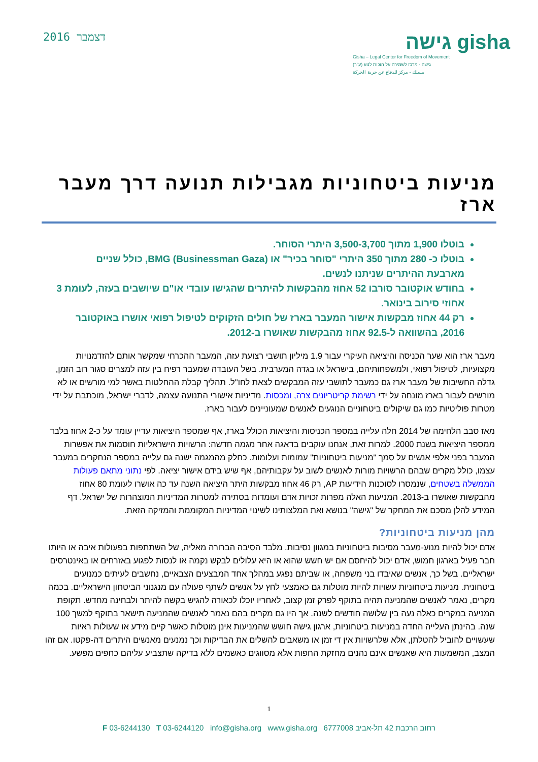גישה gisha
Gisha – Legal Center for Freedom of Movement
גישה - מרכז לשמירה על הזכות לנוע (ע"ר)
مسلك - مركز للدفاع عن حرية الحركة
דצמבר 2016
מניעות ביטחוניות מגבילות תנועה דרך מעבר ארז
בוטלו 1,900 מתוך 3,500-3,700 היתרי הסוחר.
בוטלו כ- 280 מתוך 350 היתרי "סוחר בכיר" או BMG (Businessman Gaza), כולל שניים מארבעת ההיתרים שניתנו לנשים.
בחודש אוקטובר סורבו 52 אחוז מהבקשות להיתרים שהגישו עובדי או"ם שיושבים בעזה, לעומת 3 אחוזי סירוב בינואר.
רק 44 אחוז מבקשות אישור המעבר בארז של חולים הזקוקים לטיפול רפואי אושרו באוקטובר 2016, בהשוואה ל-92.5 אחוז מהבקשות שאושרו ב-2012.
מעבר ארז הוא שער הכניסה והיציאה העיקרי עבור 1.9 מיליון תושבי רצועת עזה, המעבר ההכרחי שמקשר אותם להזדמנויות מקצועיות, לטיפול רפואי, ולמשפחותיהם, בישראל או בגדה המערבית. בשל העובדה שמעבר רפיח בין עזה למצרים סגור רוב הזמן, גדלה החשיבות של מעבר ארז גם כמעבר לתושבי עזה המבקשים לצאת לחו"ל. תהליך קבלת ההחלטות באשר למי מורשים או לא מורשים לעבור בארז מונחה על ידי רשימת קריטריונים צרה, ומכסות. מדיניות אישורי התנועה עצמה, לדברי ישראל, מוכתבת על ידי מטרות פוליטיות כמו גם שיקולים ביטחוניים הנוגעים לאנשים שמעוניינים לעבור בארז.
מאז סבב הלחימה של 2014 חלה עלייה במספר הכניסות והיציאות הכולל בארז, אף שמספר היציאות עדיין עומד על כ-2 אחוז בלבד ממספר היציאות בשנת 2000. למרות זאת, אנחנו עוקבים בדאגה אחר מגמה חדשה: הרשויות הישראליות חוסמות את אפשרות המעבר בפני אלפי אנשים על סמך "מניעות ביטחוניות" עמומות ועלומות. כחלק מהמגמה ישנה גם עלייה במספר הנחקרים במעבר עצמו, כולל מקרים שבהם הרשויות מורות לאנשים לשוב על עקבותיהם, אף שיש בידם אישור יציאה. לפי נתוני מתאם פעולות הממשלה בשטחים, שנמסרו לסוכנות הידיעות AP, רק 46 אחוז מבקשות היתר היציאה השנה עד כה אושרו לעומת 80 אחוז מהבקשות שאושרו ב-2013. המניעות האלה מפרות זכויות אדם ועומדות בסתירה למטרות המדיניות המוצהרות של ישראל. דף המידע להלן מסכם את המחקר של "גישה" בנושא ואת המלצותינו לשינוי המדיניות המקוממת והמזיקה הזאת.
מהן מניעות ביטחוניות?
אדם יכול להיות מנוע-מַעבר מסיבות ביטחוניות במגוון נסיבות. מלבד הסיבה הברורה מאליה, של השתתפות בפעולות איבה או היותו חבר פעיל בארגון חמוש, אדם יכול להיחסם אם יש חשש שהוא או היא עלולים לבקש נקמה או לנסות לפגוע באזרחים או באינטרסים ישראליים. בשל כך, אנשים שאיבדו בני משפחה, או שביתם נפגע במהלך אחד המבצעים הצבאיים, נחשבים לעיתים כמנועים ביטחונית. מניעות ביטחוניות עשויות להיות מוטלות גם כאמצעי לחץ על אנשים לשתף פעולה עם מנגנוני הביטחון הישראליים. בכמה מקרים, נאמר לאנשים שהמניעה תהיה בתוקף לפרק זמן קצוב, לאחריו יוכלו לכאורה להגיש בקשה להיתר ולבחינה מחדש. תקופת המניעה במקרים כאלה נעה בין שלושה חודשים לשנה. אך היו גם מקרים בהם נאמר לאנשים שהמניעה תישאר בתוקף למשך 100 שנה. בהינתן העלייה החדה במניעות ביטחוניות, ארגון גישה חושש שהמניעות אינן מוטלות כאשר קיים מידע או שעולות ראיות שעשויים להוביל להטלתן, אלא שלרשויות אין די זמן או משאבים להשלים את הבדיקות וכך נמנעים מאנשים היתרים דה-פקטו. אם זהו המצב, המשמעות היא שאנשים אינם נהנים מחזקת החפות אלא מסווגים כאשמים ללא בדיקה שתצביע עליהם כחפים מפשע.
1
רחוב הרכבת 42 תל-אביב 6777008 F 03-6244130 T 03-6244120 info@gisha.org www.gisha.org